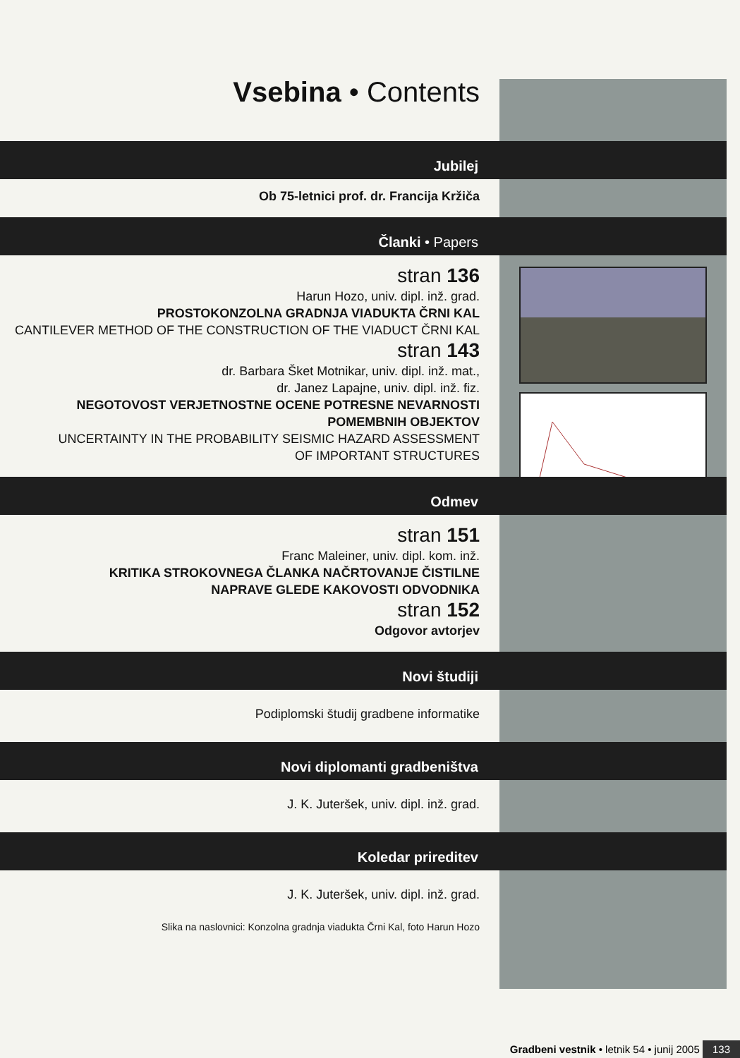Vsebina • Contents
Jubilej
Ob 75-letnici prof. dr. Francija Kržiča
Članki • Papers
stran 136
Harun Hozo, univ. dipl. inž. grad.
PROSTOKONZOLNA GRADNJA VIADUKTA ČRNI KAL
CANTILEVER METHOD OF THE CONSTRUCTION OF THE VIADUCT ČRNI KAL
stran 143
dr. Barbara Šket Motnikar, univ. dipl. inž. mat.,
dr. Janez Lapajne, univ. dipl. inž. fiz.
NEGOTOVOST VERJETNOSTNE OCENE POTRESNE NEVARNOSTI
POMEMBNIH OBJEKTOV
UNCERTAINTY IN THE PROBABILITY SEISMIC HAZARD ASSESSMENT
OF IMPORTANT STRUCTURES
Odmev
stran 151
Franc Maleiner, univ. dipl. kom. inž.
KRITIKA STROKOVNEGA ČLANKA NAČRTOVANJE ČISTILNE
NAPRAVE GLEDE KAKOVOSTI ODVODNIKA
stran 152
Odgovor avtorjev
Novi študiji
Podiplomski študij gradbene informatike
Novi diplomanti gradbeništva
J. K. Juteršek, univ. dipl. inž. grad.
Koledar prireditev
J. K. Juteršek, univ. dipl. inž. grad.
Slika na naslovnici: Konzolna gradnja viadukta Črni Kal, foto Harun Hozo
Gradbeni vestnik • letnik 54 • junij 2005 133